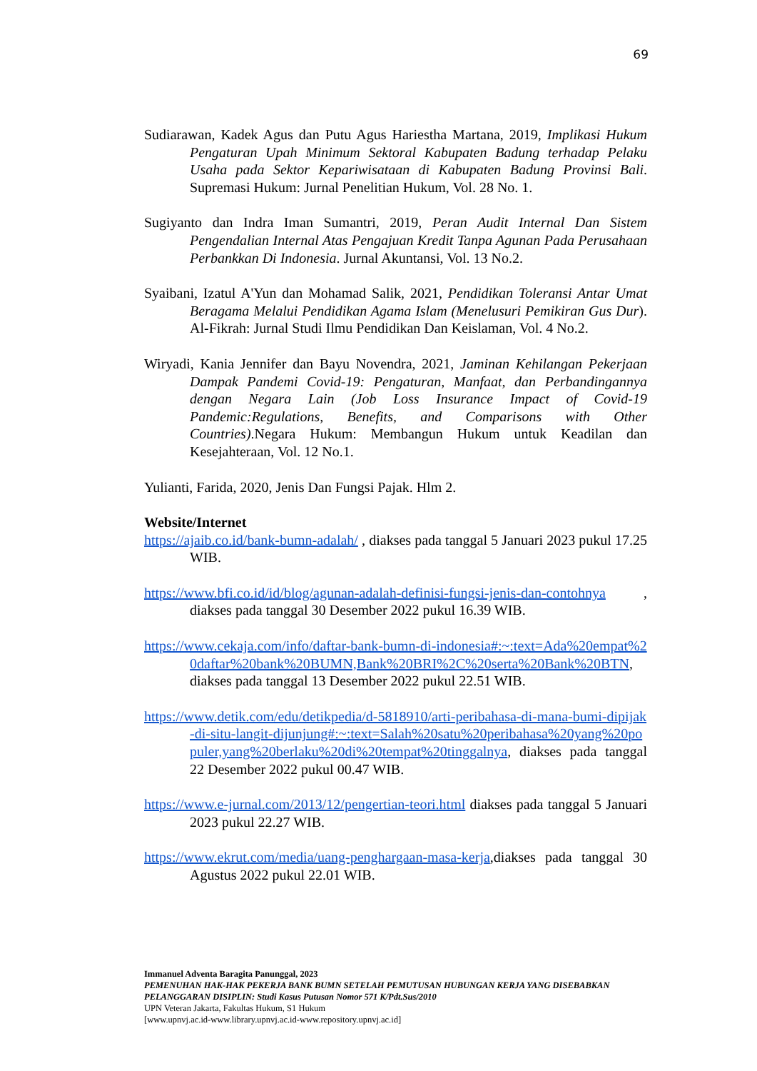69
Sudiarawan, Kadek Agus dan Putu Agus Hariestha Martana, 2019, Implikasi Hukum Pengaturan Upah Minimum Sektoral Kabupaten Badung terhadap Pelaku Usaha pada Sektor Kepariwisataan di Kabupaten Badung Provinsi Bali. Supremasi Hukum: Jurnal Penelitian Hukum, Vol. 28 No. 1.
Sugiyanto dan Indra Iman Sumantri, 2019, Peran Audit Internal Dan Sistem Pengendalian Internal Atas Pengajuan Kredit Tanpa Agunan Pada Perusahaan Perbankkan Di Indonesia. Jurnal Akuntansi, Vol. 13 No.2.
Syaibani, Izatul A'Yun dan Mohamad Salik, 2021, Pendidikan Toleransi Antar Umat Beragama Melalui Pendidikan Agama Islam (Menelusuri Pemikiran Gus Dur). Al-Fikrah: Jurnal Studi Ilmu Pendidikan Dan Keislaman, Vol. 4 No.2.
Wiryadi, Kania Jennifer dan Bayu Novendra, 2021, Jaminan Kehilangan Pekerjaan Dampak Pandemi Covid-19: Pengaturan, Manfaat, dan Perbandingannya dengan Negara Lain (Job Loss Insurance Impact of Covid-19 Pandemic:Regulations, Benefits, and Comparisons with Other Countries).Negara Hukum: Membangun Hukum untuk Keadilan dan Kesejahteraan, Vol. 12 No.1.
Yulianti, Farida, 2020, Jenis Dan Fungsi Pajak. Hlm 2.
Website/Internet
https://ajaib.co.id/bank-bumn-adalah/ , diakses pada tanggal 5 Januari 2023 pukul 17.25 WIB.
https://www.bfi.co.id/id/blog/agunan-adalah-definisi-fungsi-jenis-dan-contohnya , diakses pada tanggal 30 Desember 2022 pukul 16.39 WIB.
https://www.cekaja.com/info/daftar-bank-bumn-di-indonesia#:~:text=Ada%20empat%20daftar%20bank%20BUMN,Bank%20BRI%2C%20serta%20Bank%20BTN, diakses pada tanggal 13 Desember 2022 pukul 22.51 WIB.
https://www.detik.com/edu/detikpedia/d-5818910/arti-peribahasa-di-mana-bumi-dipijak-di-situ-langit-dijunjung#:~:text=Salah%20satu%20peribahasa%20yang%20populer,yang%20berlaku%20di%20tempat%20tinggalnya, diakses pada tanggal 22 Desember 2022 pukul 00.47 WIB.
https://www.e-jurnal.com/2013/12/pengertian-teori.html diakses pada tanggal 5 Januari 2023 pukul 22.27 WIB.
https://www.ekrut.com/media/uang-penghargaan-masa-kerja,diakses pada tanggal 30 Agustus 2022 pukul 22.01 WIB.
Immanuel Adventa Baragita Panunggal, 2023
PEMENUHAN HAK-HAK PEKERJA BANK BUMN SETELAH PEMUTUSAN HUBUNGAN KERJA YANG DISEBABKAN PELANGGARAN DISIPLIN: Studi Kasus Putusan Nomor 571 K/Pdt.Sus/2010
UPN Veteran Jakarta, Fakultas Hukum, S1 Hukum
[www.upnvj.ac.id-www.library.upnvj.ac.id-www.repository.upnvj.ac.id]